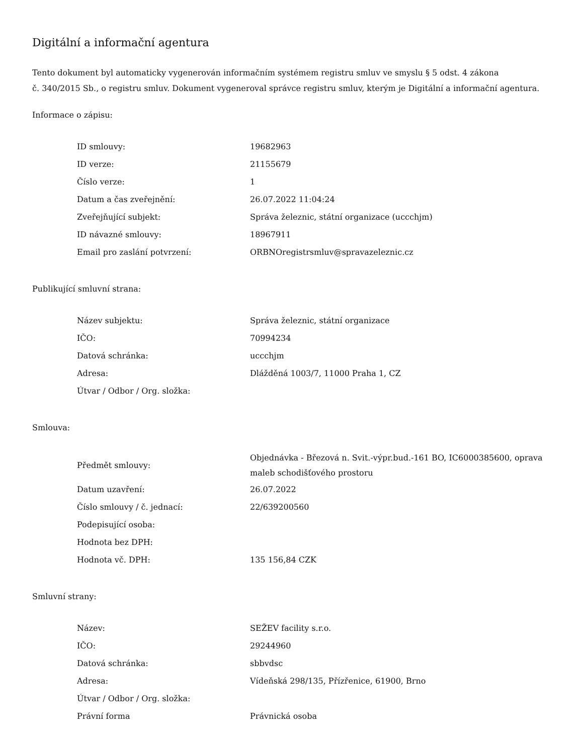Digitální a informační agentura
Tento dokument byl automaticky vygenerován informačním systémem registru smluv ve smyslu § 5 odst. 4 zákona
č. 340/2015 Sb., o registru smluv. Dokument vygeneroval správce registru smluv, kterým je Digitální a informační agentura.
Informace o zápisu:
| ID smlouvy: | 19682963 |
| ID verze: | 21155679 |
| Číslo verze: | 1 |
| Datum a čas zveřejnění: | 26.07.2022 11:04:24 |
| Zveřejňující subjekt: | Správa železnic, státní organizace (uccchjm) |
| ID návazné smlouvy: | 18967911 |
| Email pro zaslání potvrzení: | ORBNOregistrsmluv@spravazeleznic.cz |
Publikující smluvní strana:
| Název subjektu: | Správa železnic, státní organizace |
| IČO: | 70994234 |
| Datová schránka: | uccchjm |
| Adresa: | Dlážděná 1003/7, 11000 Praha 1, CZ |
| Útvar / Odbor / Org. složka: | |
Smlouva:
| Předmět smlouvy: | Objednávka - Březová n. Svit.-výpr.bud.-161 BO, IC6000385600, oprava maleb schodišťového prostoru |
| Datum uzavření: | 26.07.2022 |
| Číslo smlouvy / č. jednací: | 22/639200560 |
| Podepisující osoba: | |
| Hodnota bez DPH: | |
| Hodnota vč. DPH: | 135 156,84 CZK |
Smluvní strany:
| Název: | SEŽEV facility s.r.o. |
| IČO: | 29244960 |
| Datová schránka: | sbbvdsc |
| Adresa: | Vídeňská 298/135, Přízřenice, 61900, Brno |
| Útvar / Odbor / Org. složka: | |
| Právní forma | Právnická osoba |